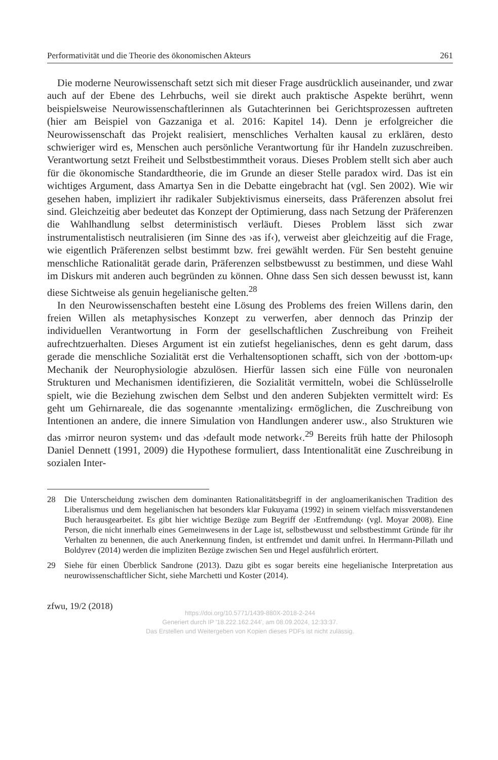Performativität und die Theorie des ökonomischen Akteurs 261
Die moderne Neurowissenschaft setzt sich mit dieser Frage ausdrücklich auseinander, und zwar auch auf der Ebene des Lehrbuchs, weil sie direkt auch praktische Aspekte berührt, wenn beispielsweise Neurowissenschaftlerinnen als Gutachterinnen bei Gerichtsprozessen auftreten (hier am Beispiel von Gazzaniga et al. 2016: Kapitel 14). Denn je erfolgreicher die Neurowissenschaft das Projekt realisiert, menschliches Verhalten kausal zu erklären, desto schwieriger wird es, Menschen auch persönliche Verantwortung für ihr Handeln zuzuschreiben. Verantwortung setzt Freiheit und Selbstbestimmtheit voraus. Dieses Problem stellt sich aber auch für die ökonomische Standardtheorie, die im Grunde an dieser Stelle paradox wird. Das ist ein wichtiges Argument, dass Amartya Sen in die Debatte eingebracht hat (vgl. Sen 2002). Wie wir gesehen haben, impliziert ihr radikaler Subjektivismus einerseits, dass Präferenzen absolut frei sind. Gleichzeitig aber bedeutet das Konzept der Optimierung, dass nach Setzung der Präferenzen die Wahlhandlung selbst deterministisch verläuft. Dieses Problem lässt sich zwar instrumentalistisch neutralisieren (im Sinne des ›as if‹), verweist aber gleichzeitig auf die Frage, wie eigentlich Präferenzen selbst bestimmt bzw. frei gewählt werden. Für Sen besteht genuine menschliche Rationalität gerade darin, Präferenzen selbstbewusst zu bestimmen, und diese Wahl im Diskurs mit anderen auch begründen zu können. Ohne dass Sen sich dessen bewusst ist, kann diese Sichtweise als genuin hegelianische gelten.<sup>28</sup>
In den Neurowissenschaften besteht eine Lösung des Problems des freien Willens darin, den freien Willen als metaphysisches Konzept zu verwerfen, aber dennoch das Prinzip der individuellen Verantwortung in Form der gesellschaftlichen Zuschreibung von Freiheit aufrechtzuerhalten. Dieses Argument ist ein zutiefst hegelianisches, denn es geht darum, dass gerade die menschliche Sozialität erst die Verhaltensoptionen schafft, sich von der ›bottom-up‹ Mechanik der Neurophysiologie abzulösen. Hierfür lassen sich eine Fülle von neuronalen Strukturen und Mechanismen identifizieren, die Sozialität vermitteln, wobei die Schlüsselrolle spielt, wie die Beziehung zwischen dem Selbst und den anderen Subjekten vermittelt wird: Es geht um Gehirnareale, die das sogenannte ›mentalizing‹ ermöglichen, die Zuschreibung von Intentionen an andere, die innere Simulation von Handlungen anderer usw., also Strukturen wie das ›mirror neuron system‹ und das ›default mode network‹.<sup>29</sup> Bereits früh hatte der Philosoph Daniel Dennett (1991, 2009) die Hypothese formuliert, dass Intentionalität eine Zuschreibung in sozialen Inter-
28 Die Unterscheidung zwischen dem dominanten Rationalitätsbegriff in der angloamerikanischen Tradition des Liberalismus und dem hegelianischen hat besonders klar Fukuyama (1992) in seinem vielfach missverstandenen Buch herausgearbeitet. Es gibt hier wichtige Bezüge zum Begriff der ›Entfremdung‹ (vgl. Moyar 2008). Eine Person, die nicht innerhalb eines Gemeinwesens in der Lage ist, selbstbewusst und selbstbestimmt Gründe für ihr Verhalten zu benennen, die auch Anerkennung finden, ist entfremdet und damit unfrei. In Herrmann-Pillath und Boldyrev (2014) werden die impliziten Bezüge zwischen Sen und Hegel ausführlich erörtert.
29 Siehe für einen Überblick Sandrone (2013). Dazu gibt es sogar bereits eine hegelianische Interpretation aus neurowissenschaftlicher Sicht, siehe Marchetti und Koster (2014).
zfwu, 19/2 (2018)
https://doi.org/10.5771/1439-880X-2018-2-244
Generiert durch IP '18.222.162.244', am 08.09.2024, 12:33:37.
Das Erstellen und Weitergeben von Kopien dieses PDFs ist nicht zulässig.